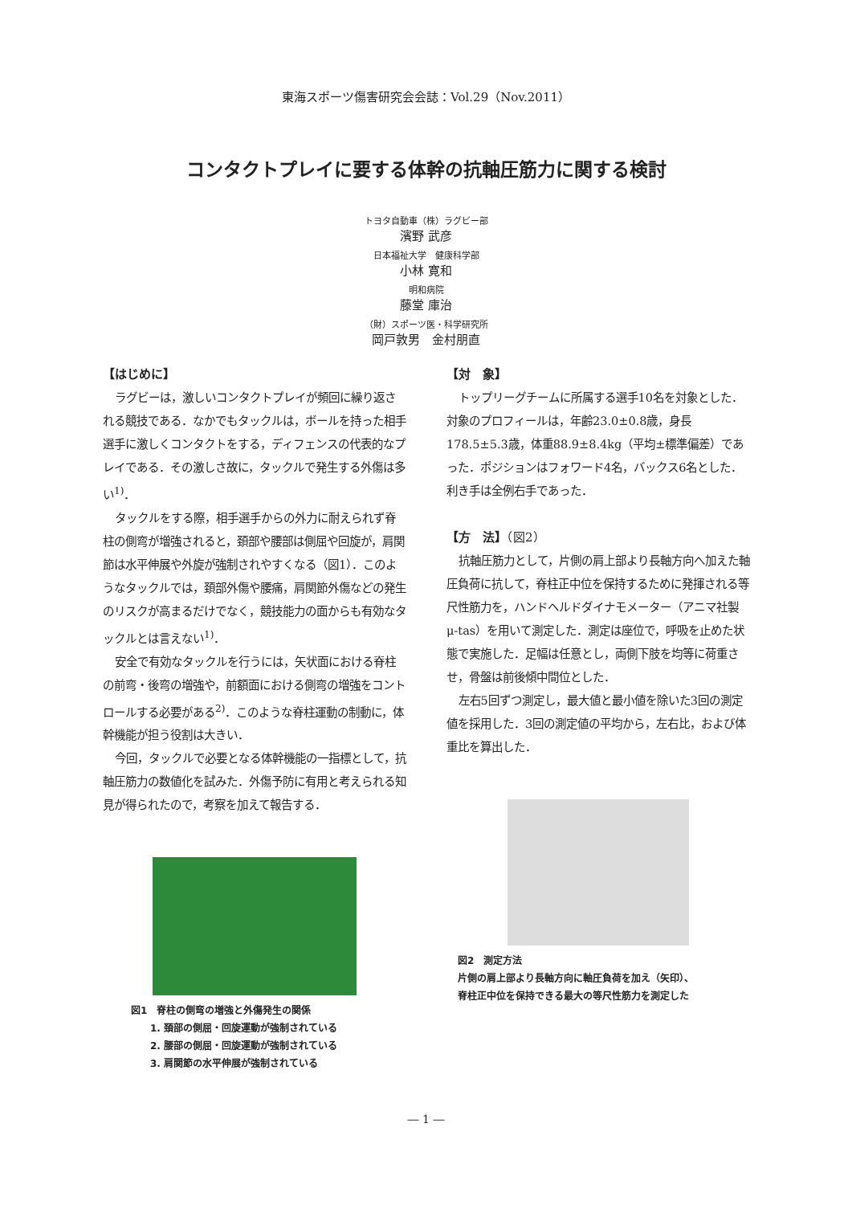東海スポーツ傷害研究会会誌：Vol.29（Nov.2011）
コンタクトプレイに要する体幹の抗軸圧筋力に関する検討
トヨタ自動車（株）ラグビー部
濱野 武彦
日本福祉大学　健康科学部
小林 寛和
明和病院
藤堂 庫治
（財）スポーツ医・科学研究所
岡戸敦男　金村朋直
【はじめに】
ラグビーは，激しいコンタクトプレイが頻回に繰り返される競技である．なかでもタックルは，ボールを持った相手選手に激しくコンタクトをする，ディフェンスの代表的なプレイである．その激しさ故に，タックルで発生する外傷は多い<sup>1)</sup>．
タックルをする際，相手選手からの外力に耐えられず脊柱の側弯が増強されると，頚部や腰部は側屈や回旋が，肩関節は水平伸展や外旋が強制されやすくなる（図1）．このようなタックルでは，頚部外傷や腰痛，肩関節外傷などの発生のリスクが高まるだけでなく，競技能力の面からも有効なタックルとは言えない<sup>1)</sup>．
安全で有効なタックルを行うには，矢状面における脊柱の前弯・後弯の増強や，前額面における側弯の増強をコントロールする必要がある<sup>2)</sup>．このような脊柱運動の制動に，体幹機能が担う役割は大きい．
今回，タックルで必要となる体幹機能の一指標として，抗軸圧筋力の数値化を試みた．外傷予防に有用と考えられる知見が得られたので，考察を加えて報告する．
図1　脊柱の側弯の増強と外傷発生の関係
　　1. 頚部の側屈・回旋運動が強制されている
　　2. 腰部の側屈・回旋運動が強制されている
　　3. 肩関節の水平伸展が強制されている
【対　象】
トップリーグチームに所属する選手10名を対象とした．対象のプロフィールは，年齢23.0±0.8歳，身長178.5±5.3歳，体重88.9±8.4kg（平均±標準偏差）であった．ポジションはフォワード4名，バックス6名とした．利き手は全例右手であった．
【方　法】（図2）
抗軸圧筋力として，片側の肩上部より長軸方向へ加えた軸圧負荷に抗して，脊柱正中位を保持するために発揮される等尺性筋力を，ハンドヘルドダイナモメーター（アニマ社製μ-tas）を用いて測定した．測定は座位で，呼吸を止めた状態で実施した．足幅は任意とし，両側下肢を均等に荷重させ，骨盤は前後傾中間位とした．
左右5回ずつ測定し，最大値と最小値を除いた3回の測定値を採用した．3回の測定値の平均から，左右比，および体重比を算出した．
図2　測定方法
片側の肩上部より長軸方向に軸圧負荷を加え（矢印）、
脊柱正中位を保持できる最大の等尺性筋力を測定した
― 1 ―